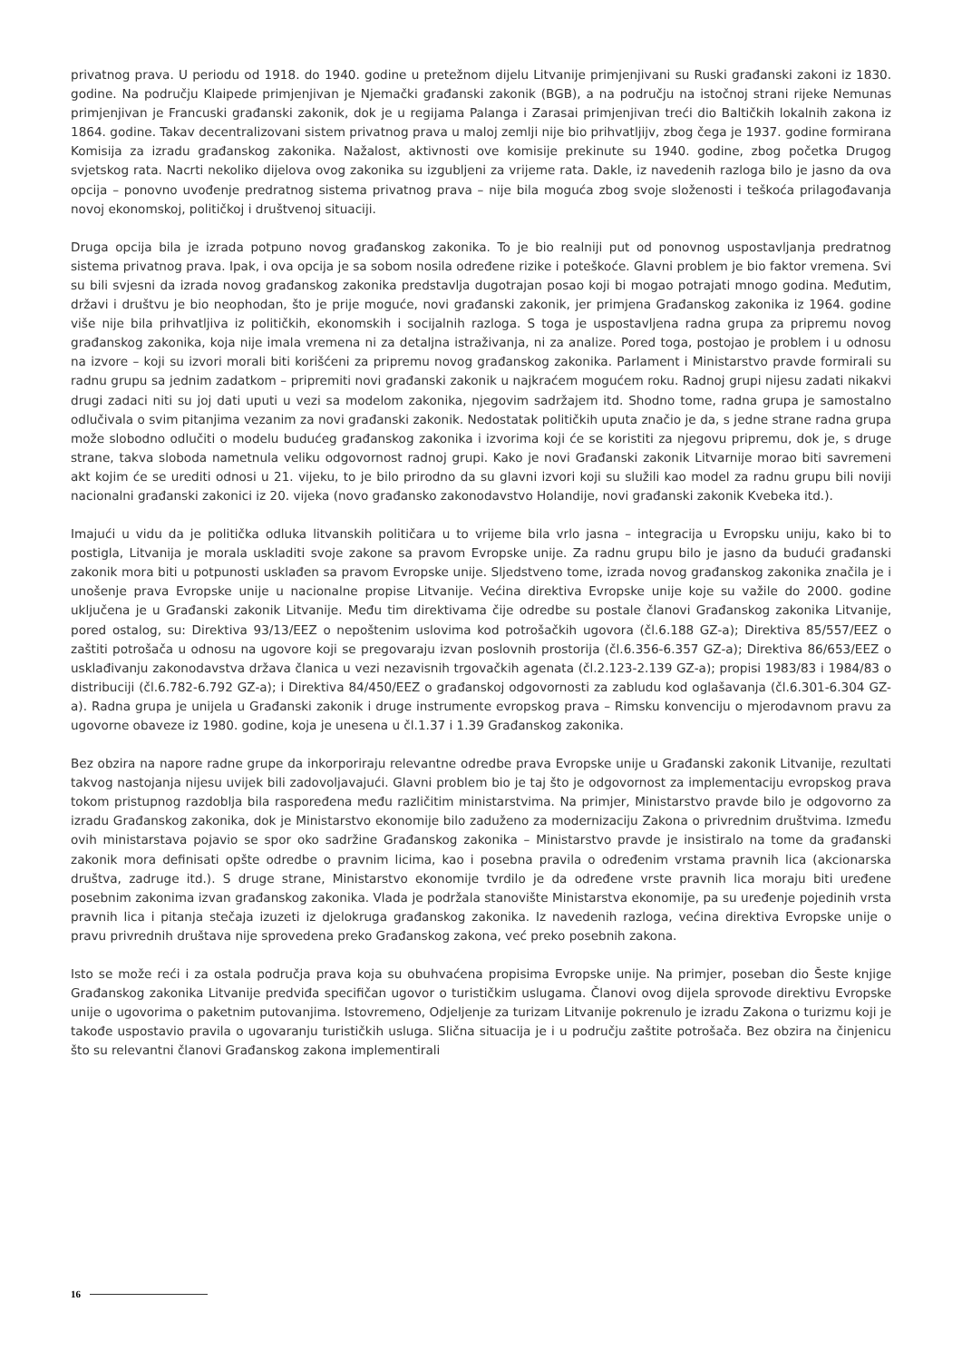privatnog prava. U periodu od 1918. do 1940. godine u pretežnom dijelu Litvanije primjenjivani su Ruski građanski zakoni iz 1830. godine. Na području Klaipede primjenjivan je Njemački građanski zakonik (BGB), a na području na istočnoj strani rijeke Nemunas primjenjivan je Francuski građanski zakonik, dok je u regijama Palanga i Zarasai primjenjivan treći dio Baltičkih lokalnih zakona iz 1864. godine. Takav decentralizovani sistem privatnog prava u maloj zemlji nije bio prihvatljijv, zbog čega je 1937. godine formirana Komisija za izradu građanskog zakonika. Nažalost, aktivnosti ove komisije prekinute su 1940. godine, zbog početka Drugog svjetskog rata. Nacrti nekoliko dijelova ovog zakonika su izgubljeni za vrijeme rata. Dakle, iz navedenih razloga bilo je jasno da ova opcija – ponovno uvođenje predratnog sistema privatnog prava – nije bila moguća zbog svoje složenosti i teškoća prilagođavanja novoj ekonomskoj, političkoj i društvenoj situaciji.
Druga opcija bila je izrada potpuno novog građanskog zakonika. To je bio realniji put od ponovnog uspostavljanja predratnog sistema privatnog prava. Ipak, i ova opcija je sa sobom nosila određene rizike i poteškoće. Glavni problem je bio faktor vremena. Svi su bili svjesni da izrada novog građanskog zakonika predstavlja dugotrajan posao koji bi mogao potrajati mnogo godina. Međutim, državi i društvu je bio neophodan, što je prije moguće, novi građanski zakonik, jer primjena Građanskog zakonika iz 1964. godine više nije bila prihvatljiva iz političkih, ekonomskih i socijalnih razloga. S toga je uspostavljena radna grupa za pripremu novog građanskog zakonika, koja nije imala vremena ni za detaljna istraživanja, ni za analize. Pored toga, postojao je problem i u odnosu na izvore – koji su izvori morali biti korišćeni za pripremu novog građanskog zakonika. Parlament i Ministarstvo pravde formirali su radnu grupu sa jednim zadatkom – pripremiti novi građanski zakonik u najkraćem mogućem roku. Radnoj grupi nijesu zadati nikakvi drugi zadaci niti su joj dati uputi u vezi sa modelom zakonika, njegovim sadržajem itd. Shodno tome, radna grupa je samostalno odlučivala o svim pitanjima vezanim za novi građanski zakonik. Nedostatak političkih uputa značio je da, s jedne strane radna grupa može slobodno odlučiti o modelu budućeg građanskog zakonika i izvorima koji će se koristiti za njegovu pripremu, dok je, s druge strane, takva sloboda nametnula veliku odgovornost radnoj grupi. Kako je novi Građanski zakonik Litvarnije morao biti savremeni akt kojim će se urediti odnosi u 21. vijeku, to je bilo prirodno da su glavni izvori koji su služili kao model za radnu grupu bili noviji nacionalni građanski zakonici iz 20. vijeka (novo građansko zakonodavstvo Holandije, novi građanski zakonik Kvebeka itd.).
Imajući u vidu da je politička odluka litvanskih političara u to vrijeme bila vrlo jasna – integracija u Evropsku uniju, kako bi to postigla, Litvanija je morala uskladiti svoje zakone sa pravom Evropske unije. Za radnu grupu bilo je jasno da budući građanski zakonik mora biti u potpunosti usklađen sa pravom Evropske unije. Sljedstveno tome, izrada novog građanskog zakonika značila je i unošenje prava Evropske unije u nacionalne propise Litvanije. Većina direktiva Evropske unije koje su važile do 2000. godine uključena je u Građanski zakonik Litvanije. Među tim direktivama čije odredbe su postale članovi Građanskog zakonika Litvanije, pored ostalog, su: Direktiva 93/13/EEZ o nepoštenim uslovima kod potrošačkih ugovora (čl.6.188 GZ-a); Direktiva 85/557/EEZ o zaštiti potrošača u odnosu na ugovore koji se pregovaraju izvan poslovnih prostorija (čl.6.356-6.357 GZ-a); Direktiva 86/653/EEZ o usklađivanju zakonodavstva država članica u vezi nezavisnih trgovačkih agenata (čl.2.123-2.139 GZ-a); propisi 1983/83 i 1984/83 o distribuciji (čl.6.782-6.792 GZ-a); i Direktiva 84/450/EEZ o građanskoj odgovornosti za zabludu kod oglašavanja (čl.6.301-6.304 GZ-a). Radna grupa je unijela u Građanski zakonik i druge instrumente evropskog prava – Rimsku konvenciju o mjerodavnom pravu za ugovorne obaveze iz 1980. godine, koja je unesena u čl.1.37 i 1.39 Građanskog zakonika.
Bez obzira na napore radne grupe da inkorporiraju relevantne odredbe prava Evropske unije u Građanski zakonik Litvanije, rezultati takvog nastojanja nijesu uvijek bili zadovoljavajući. Glavni problem bio je taj što je odgovornost za implementaciju evropskog prava tokom pristupnog razdoblja bila raspoređena među različitim ministarstvima. Na primjer, Ministarstvo pravde bilo je odgovorno za izradu Građanskog zakonika, dok je Ministarstvo ekonomije bilo zaduženo za modernizaciju Zakona o privrednim društvima. Između ovih ministarstava pojavio se spor oko sadržine Građanskog zakonika – Ministarstvo pravde je insistiralo na tome da građanski zakonik mora definisati opšte odredbe o pravnim licima, kao i posebna pravila o određenim vrstama pravnih lica (akcionarska društva, zadruge itd.). S druge strane, Ministarstvo ekonomije tvrdilo je da određene vrste pravnih lica moraju biti uređene posebnim zakonima izvan građanskog zakonika. Vlada je podržala stanovište Ministarstva ekonomije, pa su uređenje pojedinih vrsta pravnih lica i pitanja stečaja izuzeti iz djelokruga građanskog zakonika. Iz navedenih razloga, većina direktiva Evropske unije o pravu privrednih društava nije sprovedena preko Građanskog zakona, već preko posebnih zakona.
Isto se može reći i za ostala područja prava koja su obuhvaćena propisima Evropske unije. Na primjer, poseban dio Šeste knjige Građanskog zakonika Litvanije predviđa specifičan ugovor o turističkim uslugama. Članovi ovog dijela sprovode direktivu Evropske unije o ugovorima o paketnim putovanjima. Istovremeno, Odjeljenje za turizam Litvanije pokrenulo je izradu Zakona o turizmu koji je takođe uspostavio pravila o ugovaranju turističkih usluga. Slična situacija je i u području zaštite potrošača. Bez obzira na činjenicu što su relevantni članovi Građanskog zakona implementirali
16